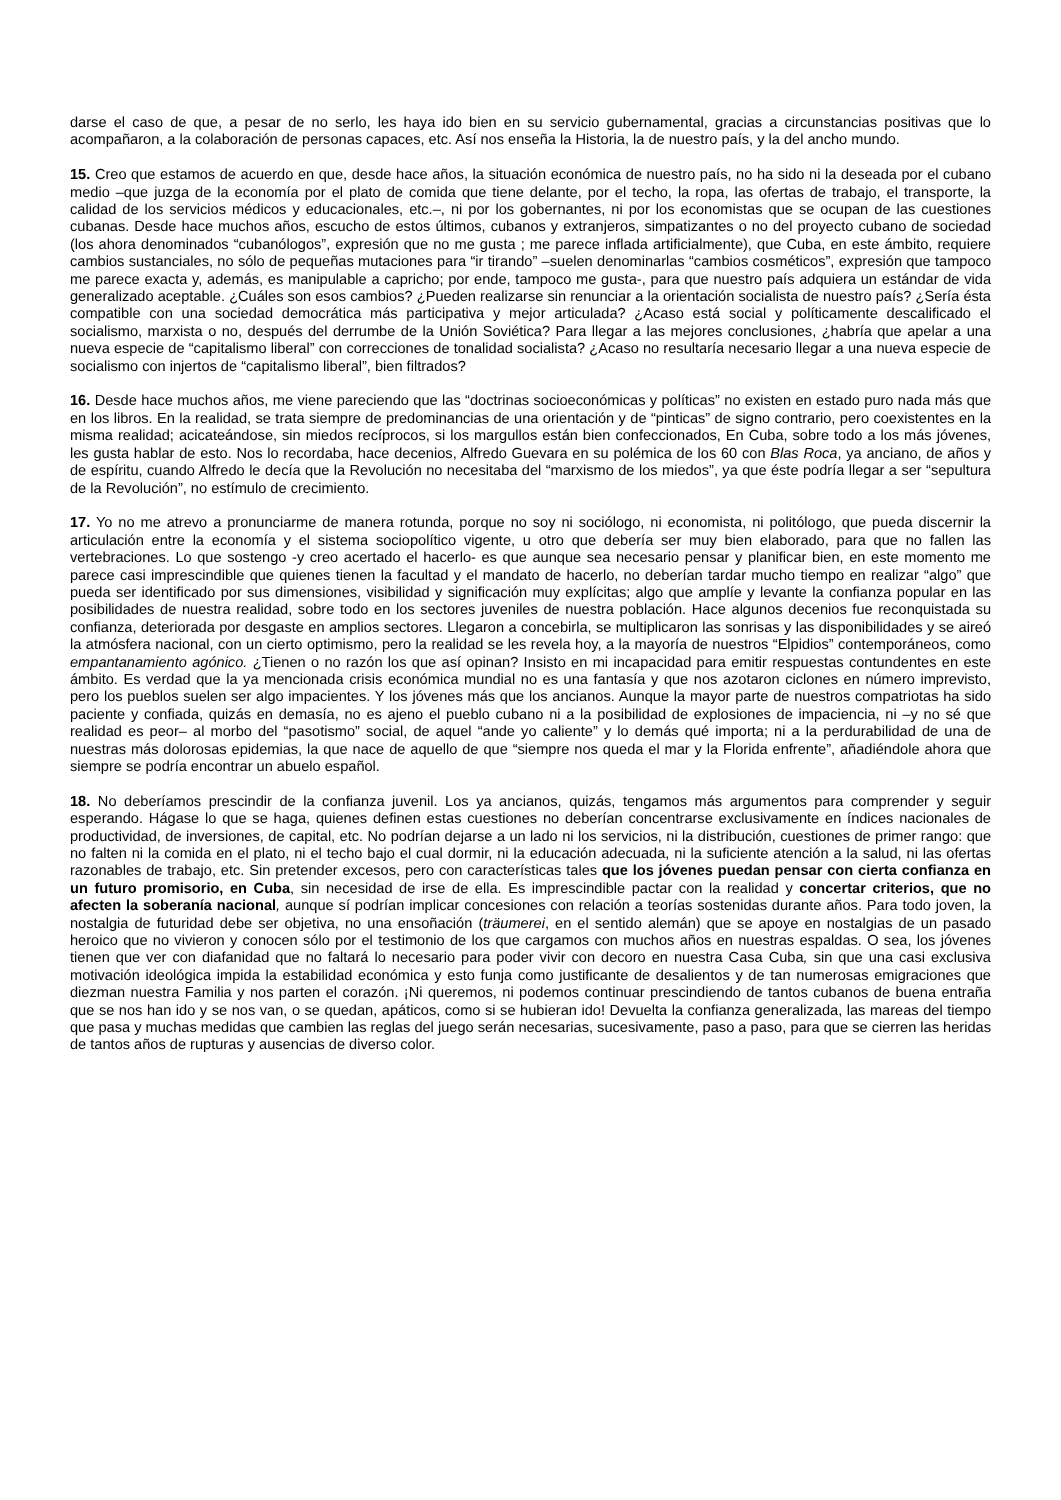darse el caso de que, a pesar de no serlo, les haya ido bien en su servicio gubernamental, gracias a circunstancias positivas que lo acompañaron, a la colaboración de personas capaces, etc. Así nos enseña la Historia, la de nuestro país, y la del ancho mundo.
15. Creo que estamos de acuerdo en que, desde hace años, la situación económica de nuestro país, no ha sido ni la deseada por el cubano medio –que juzga de la economía por el plato de comida que tiene delante, por el techo, la ropa, las ofertas de trabajo, el transporte, la calidad de los servicios médicos y educacionales, etc.–, ni por los gobernantes, ni por los economistas que se ocupan de las cuestiones cubanas. Desde hace muchos años, escucho de estos últimos, cubanos y extranjeros, simpatizantes o no del proyecto cubano de sociedad (los ahora denominados “cubanólogos”, expresión que no me gusta ; me parece inflada artificialmente), que Cuba, en este ámbito, requiere cambios sustanciales, no sólo de pequeñas mutaciones para “ir tirando” –suelen denominarlas “cambios cosméticos”, expresión que tampoco me parece exacta y, además, es manipulable a capricho; por ende, tampoco me gusta-, para que nuestro país adquiera un estándar de vida generalizado aceptable. ¿Cuáles son esos cambios? ¿Pueden realizarse sin renunciar a la orientación socialista de nuestro país? ¿Sería ésta compatible con una sociedad democrática más participativa y mejor articulada? ¿Acaso está social y políticamente descalificado el socialismo, marxista o no, después del derrumbe de la Unión Soviética? Para llegar a las mejores conclusiones, ¿habría que apelar a una nueva especie de “capitalismo liberal” con correcciones de tonalidad socialista? ¿Acaso no resultaría necesario llegar a una nueva especie de socialismo con injertos de “capitalismo liberal”, bien filtrados?
16. Desde hace muchos años, me viene pareciendo que las “doctrinas socioeconómicas y políticas” no existen en estado puro nada más que en los libros. En la realidad, se trata siempre de predominancias de una orientación y de “pinticas” de signo contrario, pero coexistentes en la misma realidad; acicateándose, sin miedos recíprocos, si los margullos están bien confeccionados, En Cuba, sobre todo a los más jóvenes, les gusta hablar de esto. Nos lo recordaba, hace decenios, Alfredo Guevara en su polémica de los 60 con Blas Roca, ya anciano, de años y de espíritu, cuando Alfredo le decía que la Revolución no necesitaba del “marxismo de los miedos”, ya que éste podría llegar a ser “sepultura de la Revolución”, no estímulo de crecimiento.
17. Yo no me atrevo a pronunciarme de manera rotunda, porque no soy ni sociólogo, ni economista, ni politólogo, que pueda discernir la articulación entre la economía y el sistema sociopolítico vigente, u otro que debería ser muy bien elaborado, para que no fallen las vertebraciones. Lo que sostengo -y creo acertado el hacerlo- es que aunque sea necesario pensar y planificar bien, en este momento me parece casi imprescindible que quienes tienen la facultad y el mandato de hacerlo, no deberían tardar mucho tiempo en realizar “algo” que pueda ser identificado por sus dimensiones, visibilidad y significación muy explícitas; algo que amplíe y levante la confianza popular en las posibilidades de nuestra realidad, sobre todo en los sectores juveniles de nuestra población. Hace algunos decenios fue reconquistada su confianza, deteriorada por desgaste en amplios sectores. Llegaron a concebirla, se multiplicaron las sonrisas y las disponibilidades y se aireó la atmósfera nacional, con un cierto optimismo, pero la realidad se les revela hoy, a la mayoría de nuestros “Elpidios” contemporáneos, como empantanamiento agónico. ¿Tienen o no razón los que así opinan? Insisto en mi incapacidad para emitir respuestas contundentes en este ámbito. Es verdad que la ya mencionada crisis económica mundial no es una fantasía y que nos azotaron ciclones en número imprevisto, pero los pueblos suelen ser algo impacientes. Y los jóvenes más que los ancianos. Aunque la mayor parte de nuestros compatriotas ha sido paciente y confiada, quizás en demasía, no es ajeno el pueblo cubano ni a la posibilidad de explosiones de impaciencia, ni –y no sé que realidad es peor– al morbo del “pasotismo” social, de aquel “ande yo caliente” y lo demás qué importa; ni a la perdurabilidad de una de nuestras más dolorosas epidemias, la que nace de aquello de que “siempre nos queda el mar y la Florida enfrente”, añadiéndole ahora que siempre se podría encontrar un abuelo español.
18. No deberíamos prescindir de la confianza juvenil. Los ya ancianos, quizás, tengamos más argumentos para comprender y seguir esperando. Hágase lo que se haga, quienes definen estas cuestiones no deberían concentrarse exclusivamente en índices nacionales de productividad, de inversiones, de capital, etc. No podrían dejarse a un lado ni los servicios, ni la distribución, cuestiones de primer rango: que no falten ni la comida en el plato, ni el techo bajo el cual dormir, ni la educación adecuada, ni la suficiente atención a la salud, ni las ofertas razonables de trabajo, etc. Sin pretender excesos, pero con características tales que los jóvenes puedan pensar con cierta confianza en un futuro promisorio, en Cuba, sin necesidad de irse de ella. Es imprescindible pactar con la realidad y concertar criterios, que no afecten la soberanía nacional, aunque sí podrían implicar concesiones con relación a teorías sostenidas durante años. Para todo joven, la nostalgia de futuridad debe ser objetiva, no una ensoñación (träumerei, en el sentido alemán) que se apoye en nostalgias de un pasado heroico que no vivieron y conocen sólo por el testimonio de los que cargamos con muchos años en nuestras espaldas. O sea, los jóvenes tienen que ver con diafanidad que no faltará lo necesario para poder vivir con decoro en nuestra Casa Cuba, sin que una casi exclusiva motivación ideológica impida la estabilidad económica y esto funja como justificante de desalientos y de tan numerosas emigraciones que diezman nuestra Familia y nos parten el corazón. ¡Ni queremos, ni podemos continuar prescindiendo de tantos cubanos de buena entraña que se nos han ido y se nos van, o se quedan, apáticos, como si se hubieran ido! Devuelta la confianza generalizada, las mareas del tiempo que pasa y muchas medidas que cambien las reglas del juego serán necesarias, sucesivamente, paso a paso, para que se cierren las heridas de tantos años de rupturas y ausencias de diverso color.